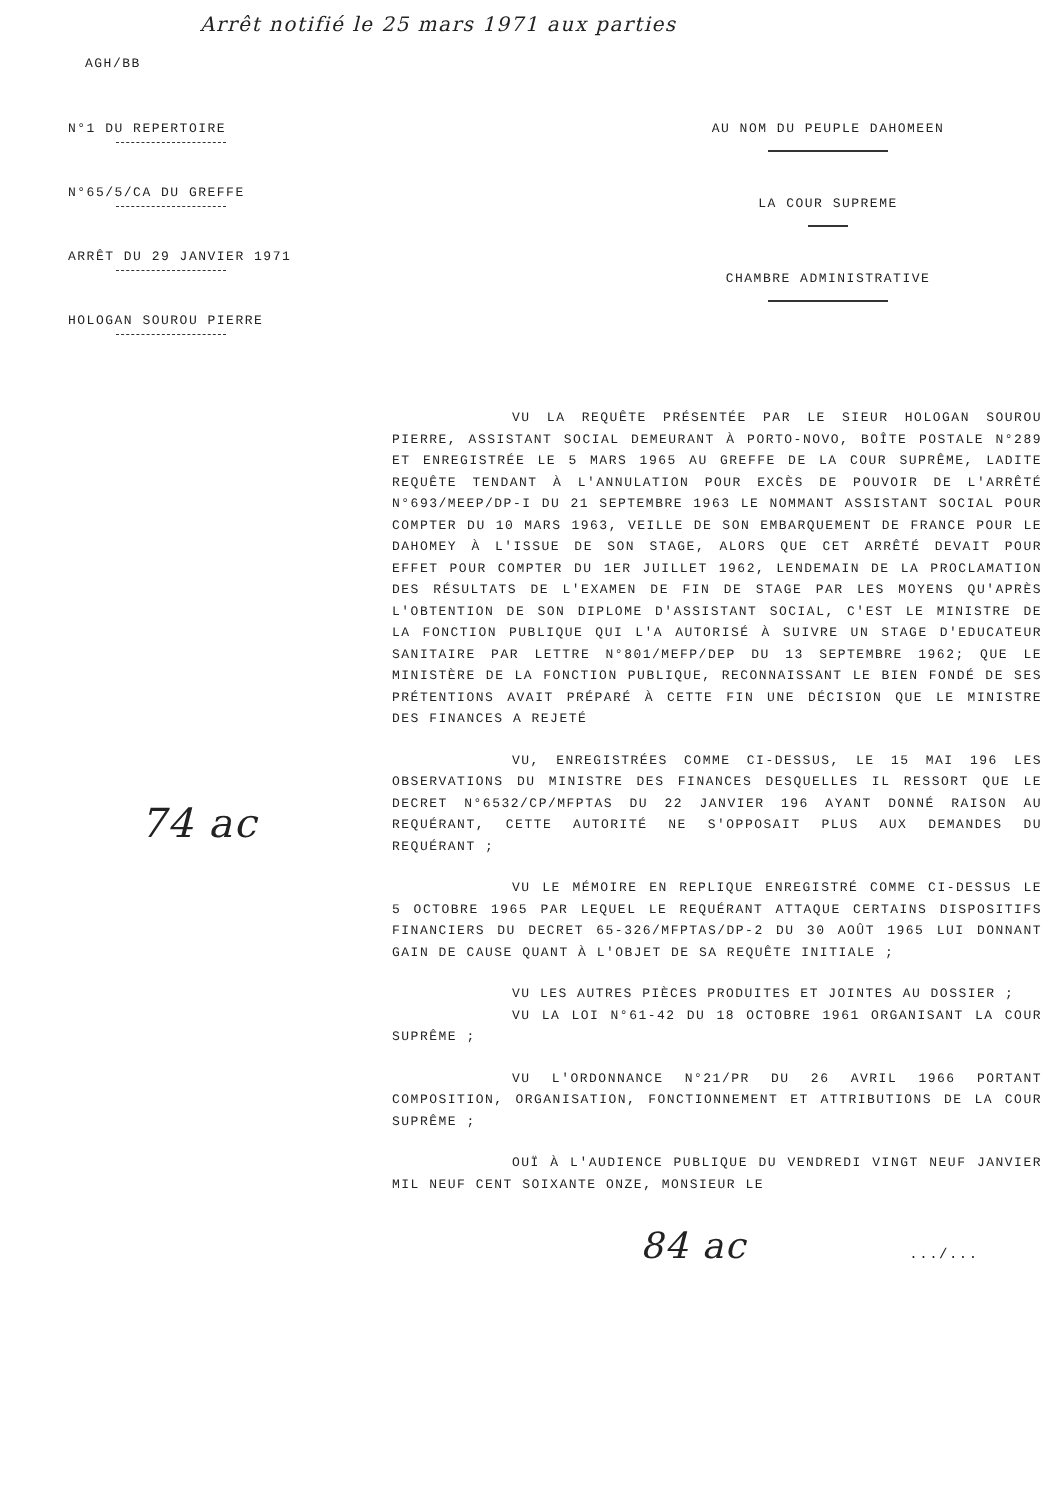Arrêt notifié le 25 mars 1971 aux parties
AGH/BB
N°1 DU REPERTOIRE
N°65/5/CA DU GREFFE
ARRÊT DU 29 JANVIER 1971
HOLOGAN SOUROU PIERRE
AU NOM DU PEUPLE DAHOMEEN
LA COUR SUPREME
CHAMBRE ADMINISTRATIVE
VU LA REQUÊTE PRÉSENTÉE PAR LE SIEUR HOLOGAN SOUROU PIERRE, ASSISTANT SOCIAL DEMEURANT À PORTO-NOVO, BOÎTE POSTALE N°289 ET ENREGISTRÉE LE 5 MARS 1965 AU GREFFE DE LA COUR SUPRÊME, LADITE REQUÊTE TENDANT À L'ANNULATION POUR EXCÈS DE POUVOIR DE L'ARRÊTÉ N°693/MEEP/DP-I DU 21 SEPTEMBRE 1963 LE NOMMANT ASSISTANT SOCIAL POUR COMPTER DU 10 MARS 1963, VEILLE DE SON EMBARQUEMENT DE FRANCE POUR LE DAHOMEY À L'ISSUE DE SON STAGE, ALORS QUE CET ARRÊTÉ DEVAIT POUR EFFET POUR COMPTER DU 1ER JUILLET 1962, LENDEMAIN DE LA PROCLAMATION DES RÉSULTATS DE L'EXAMEN DE FIN DE STAGE PAR LES MOYENS QU'APRÈS L'OBTENTION DE SON DIPLOME D'ASSISTANT SOCIAL, C'EST LE MINISTRE DE LA FONCTION PUBLIQUE QUI L'A AUTORISÉ À SUIVRE UN STAGE D'EDUCATEUR SANITAIRE PAR LETTRE N°801/MEFP/DEP DU 13 SEPTEMBRE 1962; QUE LE MINISTÈRE DE LA FONCTION PUBLIQUE, RECONNAISSANT LE BIEN FONDÉ DE SES PRÉTENTIONS AVAIT PRÉPARÉ À CETTE FIN UNE DÉCISION QUE LE MINISTRE DES FINANCES A REJETÉ
VU, ENREGISTRÉES COMME CI-DESSUS, LE 15 MAI 196 LES OBSERVATIONS DU MINISTRE DES FINANCES DESQUELLES IL RESSORT QUE LE DECRET N°6532/CP/MFPTAS DU 22 JANVIER 196 AYANT DONNÉ RAISON AU REQUÉRANT, CETTE AUTORITÉ NE S'OPPOSAIT PLUS AUX DEMANDES DU REQUÉRANT ;
VU LE MÉMOIRE EN REPLIQUE ENREGISTRÉ COMME CI-DESSUS LE 5 OCTOBRE 1965 PAR LEQUEL LE REQUÉRANT ATTAQUE CERTAINS DISPOSITIFS FINANCIERS DU DECRET 65-326/MFPTAS/DP-2 DU 30 AOÛT 1965 LUI DONNANT GAIN DE CAUSE QUANT À L'OBJET DE SA REQUÊTE INITIALE ;
VU LES AUTRES PIÈCES PRODUITES ET JOINTES AU DOSSIER ;
VU LA LOI N°61-42 DU 18 OCTOBRE 1961 ORGANISANT LA COUR SUPRÊME ;
VU L'ORDONNANCE N°21/PR DU 26 AVRIL 1966 PORTANT COMPOSITION, ORGANISATION, FONCTIONNEMENT ET ATTRIBUTIONS DE LA COUR SUPRÊME ;
OUÏ À L'AUDIENCE PUBLIQUE DU VENDREDI VINGT NEUF JANVIER MIL NEUF CENT SOIXANTE ONZE, MONSIEUR LE
74 ac
84 ac .../...